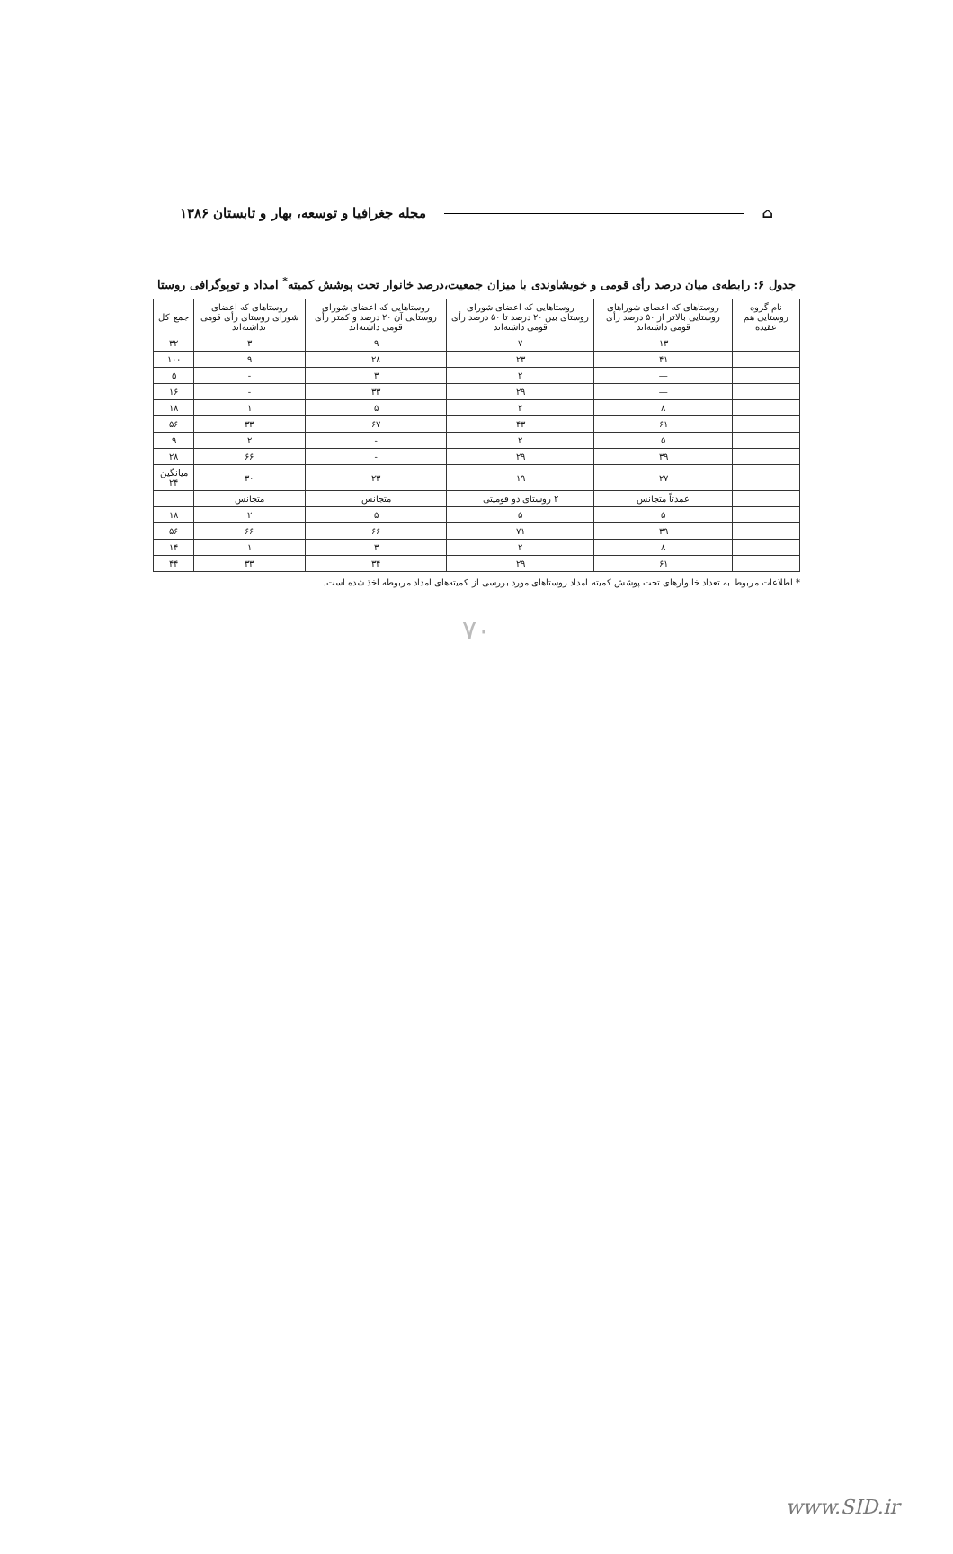⌂ مجله جغرافیا و توسعه، بهار و تابستان ۱۳۸۶
جدول ۶: رابطه‌ی میان درصد رأی قومی و خویشاوندی با میزان جمعیت،درصد خانوار تحت پوشش کمیته<sup>*</sup> امداد و توپوگرافی روستا
| نام گروه روستایی هم عقیده | روستاهای که اعضای شوراهای روستایی بالاتر از ۵۰ درصد رأی قومی داشته‌اند | روستاهایی که اعضای شورای روستای بین ۲۰ درصد تا ۵۰ درصد رأی قومی داشته‌اند | روستاهایی که اعضای شورای روستایی آن ۲۰ درصد و کمتر رأی قومی داشته‌اند | روستاهای که اعضای شورای روستای رأی قومی نداشته‌اند | جمع کل |
| --- | --- | --- | --- | --- | --- |
| | ۱۳ | ۷ | ۹ | ۳ | ۳۲ |
| | ۴۱ | ۲۳ | ۲۸ | ۹ | ۱۰۰ |
| | — | ۲ | ۳ | - | ۵ |
| | — | ۲۹ | ۳۳ | - | ۱۶ |
| | ۸ | ۲ | ۵ | ۱ | ۱۸ |
| | ۶۱ | ۴۳ | ۶۷ | ۳۳ | ۵۶ |
| | ۵ | ۲ | - | ۲ | ۹ |
| | ۳۹ | ۲۹ | - | ۶۶ | ۲۸ |
| | ۲۷ | ۱۹ | ۲۳ | ۳۰ | میانگین ۲۴ |
| | عمدتاً متجانس | ۲ روستای دو قومیتی | متجانس | متجانس | |
| | ۵ | ۵ | ۵ | ۲ | ۱۸ |
| | ۳۹ | ۷۱ | ۶۶ | ۶۶ | ۵۶ |
| | ۸ | ۲ | ۳ | ۱ | ۱۴ |
| | ۶۱ | ۲۹ | ۳۴ | ۳۳ | ۴۴ |
* اطلاعات مربوط به تعداد خانوارهای تحت پوشش کمیته امداد روستاهای مورد بررسی از کمیته‌های امداد مربوطه اخذ شده است.
۷۰
www.SID.ir